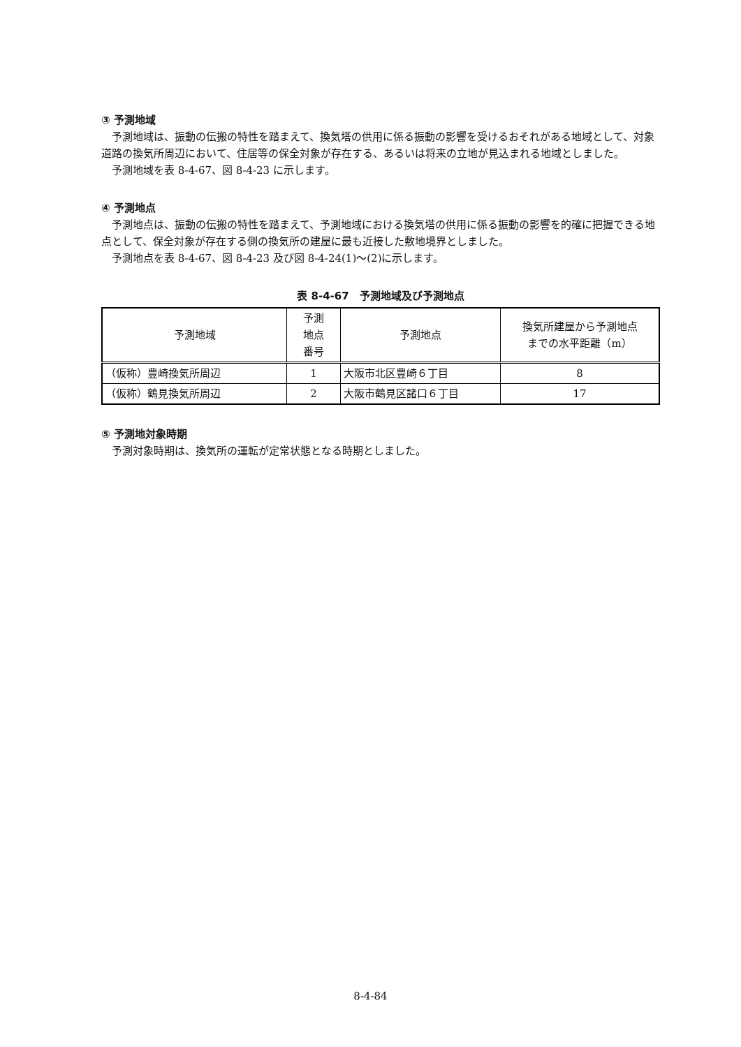③ 予測地域
予測地域は、振動の伝搬の特性を踏まえて、換気塔の供用に係る振動の影響を受けるおそれがある地域として、対象道路の換気所周辺において、住居等の保全対象が存在する、あるいは将来の立地が見込まれる地域としました。
予測地域を表 8-4-67、図 8-4-23 に示します。
④ 予測地点
予測地点は、振動の伝搬の特性を踏まえて、予測地域における換気塔の供用に係る振動の影響を的確に把握できる地点として、保全対象が存在する側の換気所の建屋に最も近接した敷地境界としました。
予測地点を表 8-4-67、図 8-4-23 及び図 8-4-24(1)～(2)に示します。
表 8-4-67　予測地域及び予測地点
| 予測地域 | 予測 地点 番号 | 予測地点 | 換気所建屋から予測地点 までの水平距離（m） |
| --- | --- | --- | --- |
| （仮称）豊崎換気所周辺 | 1 | 大阪市北区豊崎６丁目 | 8 |
| （仮称）鶴見換気所周辺 | 2 | 大阪市鶴見区諸口６丁目 | 17 |
⑤ 予測地対象時期
予測対象時期は、換気所の運転が定常状態となる時期としました。
8-4-84